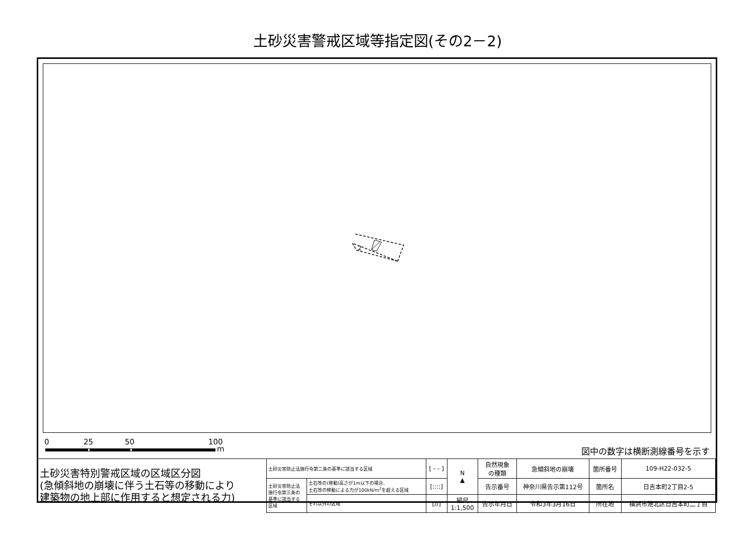土砂災害警戒区域等指定図(その2－2)
2
0 25 50 100
m 図中の数字は横断測線番号を示す
| 土砂災害特別警戒区域の区域区分図 (急傾斜地の崩壊に伴う土石等の移動により 建築物の地上部に作用すると想定される力) | 土砂災害防止法施行令第二条の基準に該当する区域 | | [ - - ] | N ▲ | 自然現象 の種類 | 急傾斜地の崩壊 | 箇所番号 | 109-H22-032-5 |
| | 土砂災害防止法 施行令第三条の 基準に該当する 区域 | 土石等の(移動)高さが1m以下の場合、 土石等の移動による力が100kN/m<sup>2</sup>を超える区域 | [::::] | | 告示番号 | 神奈川県告示第112号 | 箇所名 | 日吉本町2丁目2-5 |
| | | それ以外の区域 | [//] | 縮尺 1:1,500 | 告示年月日 | 令和3年3月16日 | 所在地 | 横浜市港北区日吉本町二丁目 |